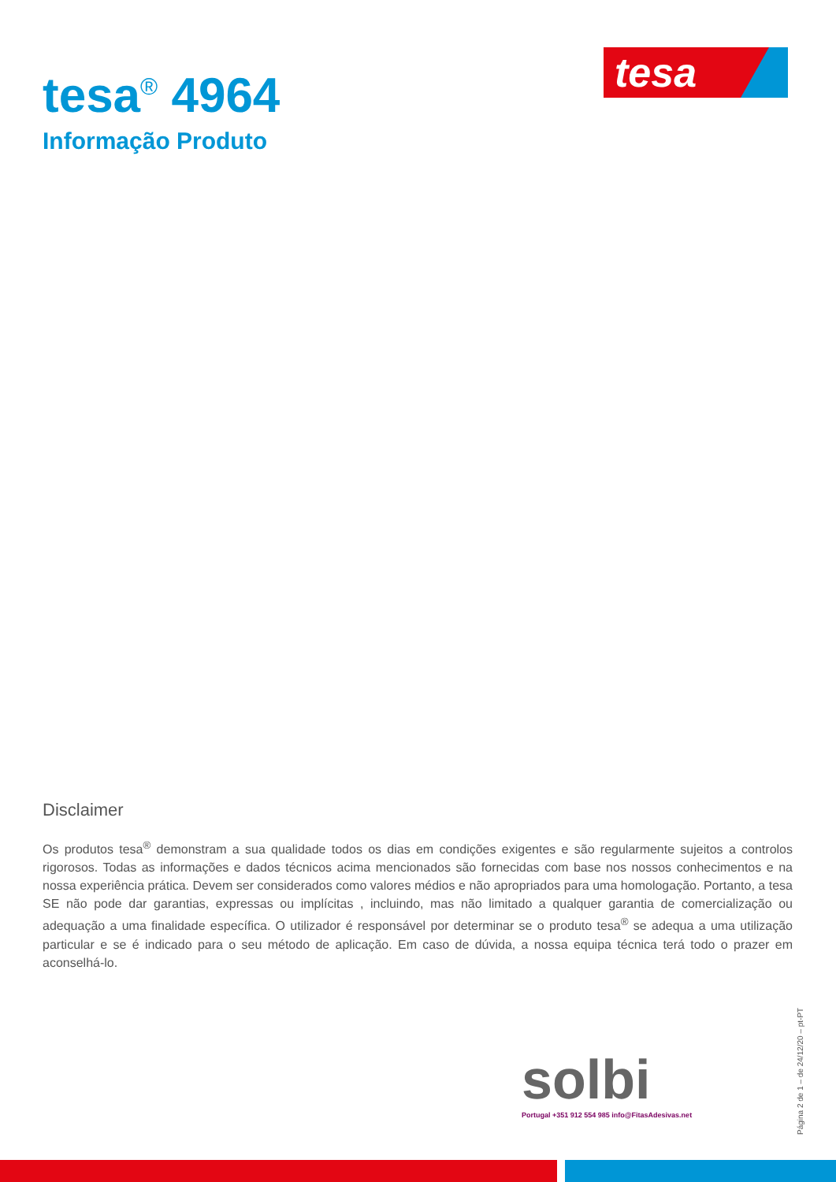tesa
tesa<sup>®</sup> 4964
Informação Produto
Disclaimer
Os produtos tesa<sup>®</sup> demonstram a sua qualidade todos os dias em condições exigentes e são regularmente sujeitos a controlos rigorosos. Todas as informações e dados técnicos acima mencionados são fornecidas com base nos nossos conhecimentos e na nossa experiência prática. Devem ser considerados como valores médios e não apropriados para uma homologação. Portanto, a tesa SE não pode dar garantias, expressas ou implícitas , incluindo, mas não limitado a qualquer garantia de comercialização ou adequação a uma finalidade específica. O utilizador é responsável por determinar se o produto tesa<sup>®</sup> se adequa a uma utilização particular e se é indicado para o seu método de aplicação. Em caso de dúvida, a nossa equipa técnica terá todo o prazer em aconselhá-lo.
solbi
Portugal +351 912 554 985 info@FitasAdesivas.net
Página 2 de 1 – de 24/12/20 – pt-PT